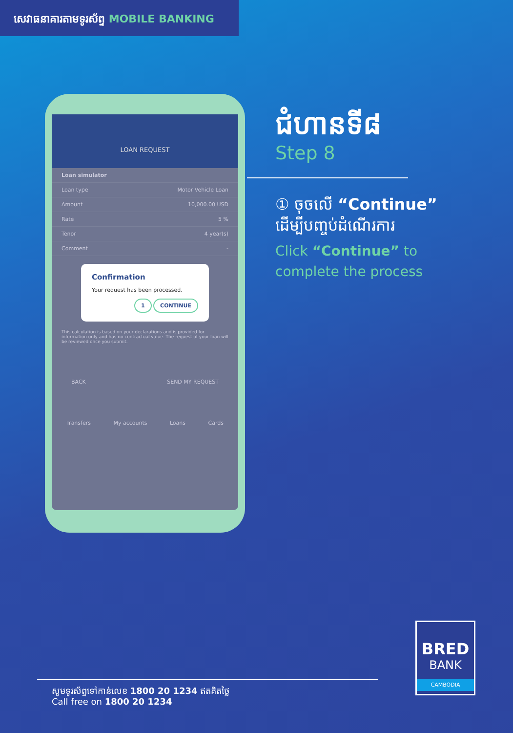សេវាធនាគារតាមទូរស័ព្ទ MOBILE BANKING
LOAN REQUEST
Loan simulator
Loan type Motor Vehicle Loan
Amount 10,000.00 USD
Rate 5 %
Tenor 4 year(s)
Comment -
Confirmation
Your request has been processed.
1 CONTINUE
This calculation is based on your declarations and is provided for information only and has no contractual value. The request of your loan will be reviewed once you submit.
BACK SEND MY REQUEST
Transfers My accounts Loans Cards
ជំហានទី៨
Step 8
① ចុចលើ “Continue”
ដើម្បីបញ្ចប់ដំណើរការ
Click “Continue” to
complete the process
សូមទូរស័ព្ទទៅកាន់លេខ 1800 20 1234 ឥតគិតថ្លៃ
Call free on 1800 20 1234
BRED
BANK
CAMBODIA